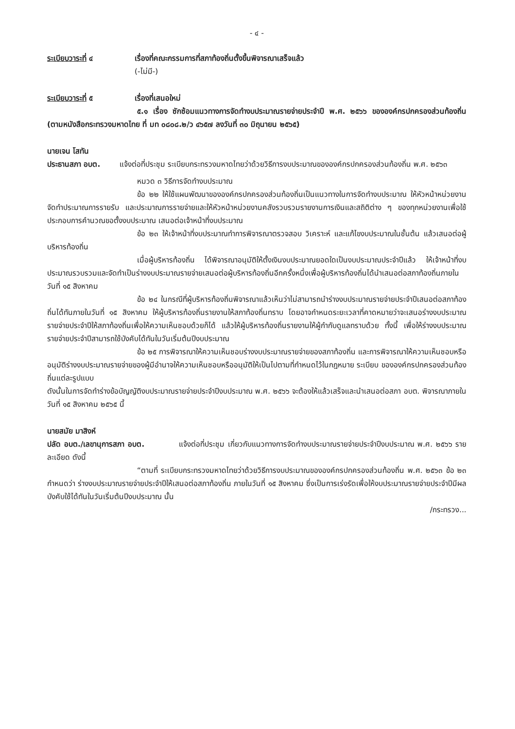- ๔ -
ระเบียบวาระที่ ๔ เรื่องที่คณะกรรมการที่สภาท้องถิ่นตั้งขึ้นพิจารณาเสร็จแล้ว
(-ไม่มี-)
ระเบียบวาระที่ ๕ เรื่องที่เสนอใหม่
๕.๑ เรื่อง ซักซ้อมแนวทางการจัดทำงบประมาณรายจ่ายประจำปี พ.ศ. ๒๕๖๖ ขององค์กรปกครองส่วนท้องถิ่น (ตามหนังสือกระทรวงมหาดไทย ที่ มท ๐๘๐๘.๒/ว ๔๖๕๗ ลงวันที่ ๓๐ มิถุนายน ๒๕๖๕)
นายเจน โสทัน
ประธานสภา อบต. แจ้งต่อที่ประชุม ระเบียบกระทรวงมหาดไทยว่าด้วยวิธีการงบประมาณขององค์กรปกครองส่วนท้องถิ่น พ.ศ. ๒๕๖๓
หมวด ๓ วิธีการจัดทำงบประมาณ
ข้อ ๒๒ ให้ใช้แผนพัฒนาขององค์กรปกครองส่วนท้องถิ่นเป็นแนวทางในการจัดทำงบประมาณ ให้หัวหน้าหน่วยงานจัดทำประมาณการรายรับ และประมาณการรายจ่ายและให้หัวหน้าหน่วยงานคลังรวบรวมรายงานการเงินและสถิติต่าง ๆ ของทุกหน่วยงานเพื่อใช้ประกอบการคำนวณขอตั้งงบประมาณ เสนอต่อเจ้าหน้าที่งบประมาณ
ข้อ ๒๓ ให้เจ้าหน้าที่งบประมาณทำการพิจารณาตรวจสอบ วิเคราะห์ และแก้ไขงบประมาณในชั้นต้น แล้วเสนอต่อผู้บริหารท้องถิ่น
เมื่อผู้บริหารท้องถิ่น ได้พิจารณาอนุมัติให้ตั้งเงินงบประมาณยอดใดเป็นงบประมาณประจำปีแล้ว ให้เจ้าหน้าที่งบประมาณรวบรวมและจัดทำเป็นร่างงบประมาณรายจ่ายเสนอต่อผู้บริหารท้องถิ่นอีกครั้งหนึ่งเพื่อผู้บริหารท้องถิ่นได้นำเสนอต่อสภาท้องถิ่นภายในวันที่ ๑๕ สิงหาคม
ข้อ ๒๔ ในกรณีที่ผู้บริหารท้องถิ่นพิจารณาแล้วเห็นว่าไม่สามารถนำร่างงบประมาณรายจ่ายประจำปีเสนอต่อสภาท้องถิ่นได้ทันภายในวันที่ ๑๕ สิงหาคม ให้ผู้บริหารท้องถิ่นรายงานให้สภาท้องถิ่นทราบ โดยอาจกำหนดระยะเวลาที่คาดหมายว่าจะเสนอร่างงบประมาณรายจ่ายประจำปีให้สภาท้องถิ่นเพื่อให้ความเห็นชอบด้วยก็ได้ แล้วให้ผู้บริหารท้องถิ่นรายงานให้ผู้กำกับดูแลทราบด้วย ทั้งนี้ เพื่อให้ร่างงบประมาณรายจ่ายประจำปีสามารถใช้บังคับได้ทันในวันเริ่มต้นปีงบประมาณ
ข้อ ๒๕ การพิจารณาให้ความเห็นชอบร่างงบประมาณรายจ่ายของสภาท้องถิ่น และการพิจารณาให้ความเห็นชอบหรืออนุมัติร่างงบประมาณรายจ่ายของผู้มีอำนาจให้ความเห็นชอบหรืออนุมัติให้เป็นไปตามที่กำหนดไว้ในกฎหมาย ระเบียบ ขององค์กรปกครองส่วนท้องถิ่นแต่ละรูปแบบ
ดังนั้นในการจัดทำร่างข้อบัญญัติงบประมาณรายจ่ายประจำปีงบประมาณ พ.ศ. ๒๕๖๖ จะต้องให้แล้วเสร็จและนำเสนอต่อสภา อบต. พิจารณาภายในวันที่ ๑๕ สิงหาคม ๒๕๖๕ นี้
นายสมัย มาสิงห์
ปลัด อบต./เลขานุการสภา อบต. แจ้งต่อที่ประชุม เกี่ยวกับแนวทางการจัดทำงบประมาณรายจ่ายประจำปีงบประมาณ พ.ศ. ๒๕๖๖ รายละเอียด ดังนี้
“ตามที่ ระเบียบกระทรวงมหาดไทยว่าด้วยวิธีการงบประมาณขององค์กรปกครองส่วนท้องถิ่น พ.ศ. ๒๕๖๓ ข้อ ๒๓ กำหนดว่า ร่างงบประมาณรายจ่ายประจำปีให้เสนอต่อสภาท้องถิ่น ภายในวันที่ ๑๕ สิงหาคม ซึ่งเป็นการเร่งรัดเพื่อให้งบประมาณรายจ่ายประจำปีมีผลบังคับใช้ได้ทันในวันเริ่มต้นปีงบประมาณ นั้น
/กระทรวง...